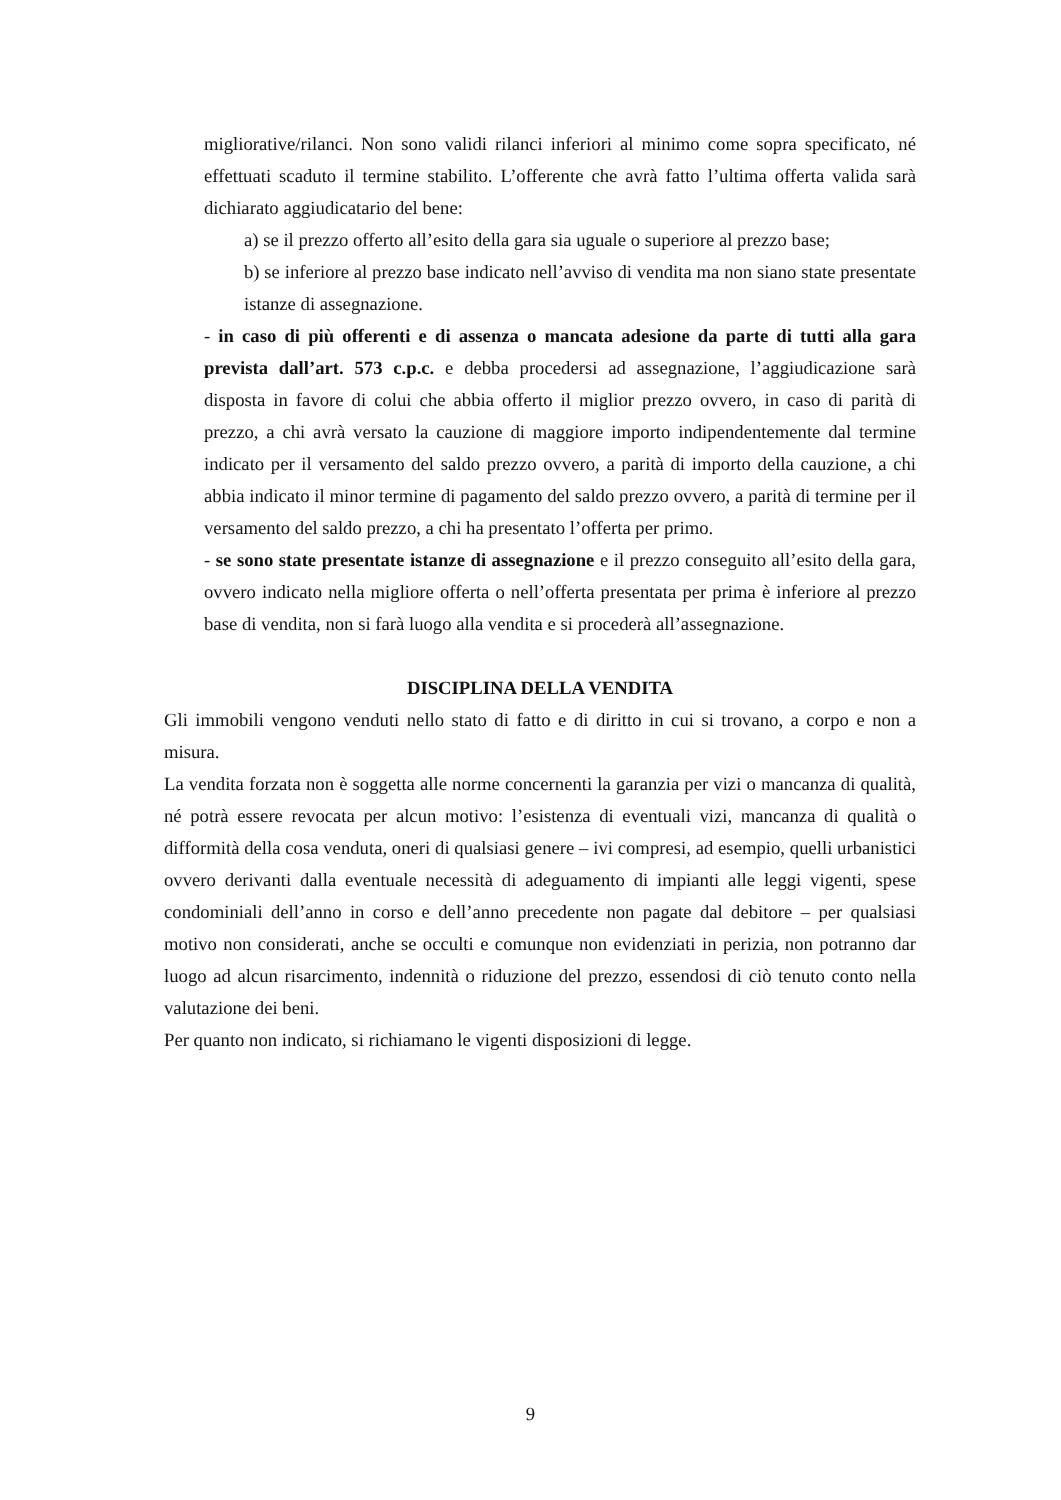migliorative/rilanci. Non sono validi rilanci inferiori al minimo come sopra specificato, né effettuati scaduto il termine stabilito. L’offerente che avrà fatto l’ultima offerta valida sarà dichiarato aggiudicatario del bene:
a) se il prezzo offerto all’esito della gara sia uguale o superiore al prezzo base;
b) se inferiore al prezzo base indicato nell’avviso di vendita ma non siano state presentate istanze di assegnazione.
- in caso di più offerenti e di assenza o mancata adesione da parte di tutti alla gara prevista dall’art. 573 c.p.c. e debba procedersi ad assegnazione, l’aggiudicazione sarà disposta in favore di colui che abbia offerto il miglior prezzo ovvero, in caso di parità di prezzo, a chi avrà versato la cauzione di maggiore importo indipendentemente dal termine indicato per il versamento del saldo prezzo ovvero, a parità di importo della cauzione, a chi abbia indicato il minor termine di pagamento del saldo prezzo ovvero, a parità di termine per il versamento del saldo prezzo, a chi ha presentato l’offerta per primo.
- se sono state presentate istanze di assegnazione e il prezzo conseguito all’esito della gara, ovvero indicato nella migliore offerta o nell’offerta presentata per prima è inferiore al prezzo base di vendita, non si farà luogo alla vendita e si procederà all’assegnazione.
DISCIPLINA DELLA VENDITA
Gli immobili vengono venduti nello stato di fatto e di diritto in cui si trovano, a corpo e non a misura.
La vendita forzata non è soggetta alle norme concernenti la garanzia per vizi o mancanza di qualità, né potrà essere revocata per alcun motivo: l’esistenza di eventuali vizi, mancanza di qualità o difformità della cosa venduta, oneri di qualsiasi genere – ivi compresi, ad esempio, quelli urbanistici ovvero derivanti dalla eventuale necessità di adeguamento di impianti alle leggi vigenti, spese condominiali dell’anno in corso e dell’anno precedente non pagate dal debitore – per qualsiasi motivo non considerati, anche se occulti e comunque non evidenziati in perizia, non potranno dar luogo ad alcun risarcimento, indennità o riduzione del prezzo, essendosi di ciò tenuto conto nella valutazione dei beni.
Per quanto non indicato, si richiamano le vigenti disposizioni di legge.
9